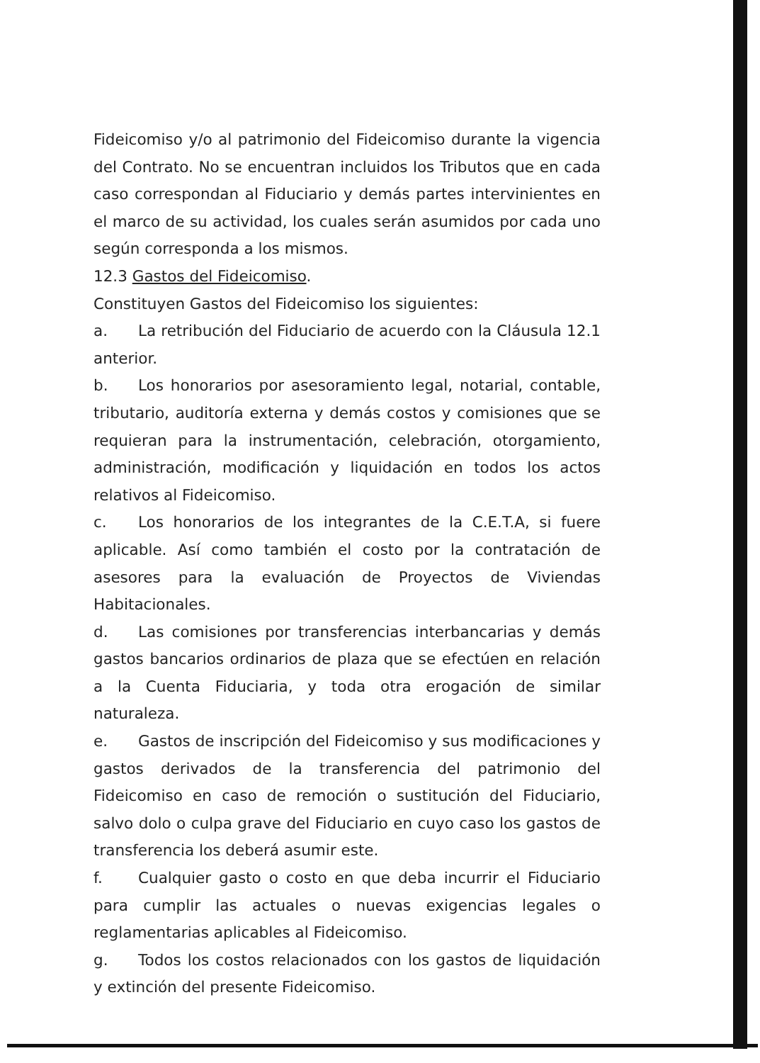Fideicomiso y/o al patrimonio del Fideicomiso durante la vigencia del Contrato. No se encuentran incluidos los Tributos que en cada caso correspondan al Fiduciario y demás partes intervinientes en el marco de su actividad, los cuales serán asumidos por cada uno según corresponda a los mismos.
12.3 Gastos del Fideicomiso.
Constituyen Gastos del Fideicomiso los siguientes:
a. La retribución del Fiduciario de acuerdo con la Cláusula 12.1 anterior.
b. Los honorarios por asesoramiento legal, notarial, contable, tributario, auditoría externa y demás costos y comisiones que se requieran para la instrumentación, celebración, otorgamiento, administración, modificación y liquidación en todos los actos relativos al Fideicomiso.
c. Los honorarios de los integrantes de la C.E.T.A, si fuere aplicable. Así como también el costo por la contratación de asesores para la evaluación de Proyectos de Viviendas Habitacionales.
d. Las comisiones por transferencias interbancarias y demás gastos bancarios ordinarios de plaza que se efectúen en relación a la Cuenta Fiduciaria, y toda otra erogación de similar naturaleza.
e. Gastos de inscripción del Fideicomiso y sus modificaciones y gastos derivados de la transferencia del patrimonio del Fideicomiso en caso de remoción o sustitución del Fiduciario, salvo dolo o culpa grave del Fiduciario en cuyo caso los gastos de transferencia los deberá asumir este.
f. Cualquier gasto o costo en que deba incurrir el Fiduciario para cumplir las actuales o nuevas exigencias legales o reglamentarias aplicables al Fideicomiso.
g. Todos los costos relacionados con los gastos de liquidación y extinción del presente Fideicomiso.